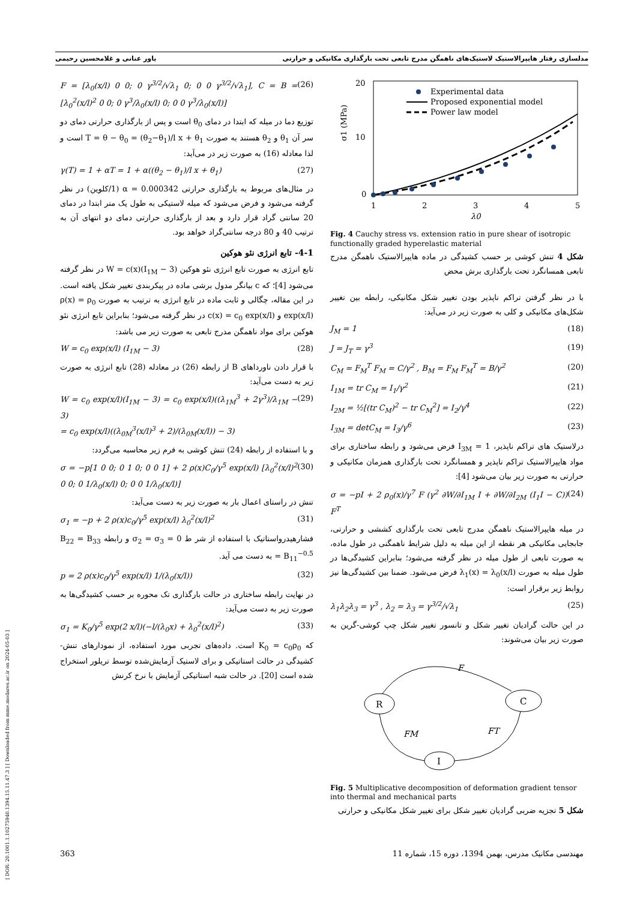مدلسازی رفتار هایپرالاستیک لاستیک‌های ناهمگن مدرج تابعی تحت بارگذاری مکانیکی و حرارتی یاور عنانی و غلامحسین رحیمی
20
10
0
1
2
3
4
5
λ0
σ1 (MPa)
Experimental data
Proposed exponential model
Power law model
Fig. 4 Cauchy stress vs. extension ratio in pure shear of isotropic functionally graded hyperelastic material
شکل 4 تنش کوشی بر حسب کشیدگی در ماده هایپرالاستیک ناهمگن مدرج تابعی همسانگرد تحت بارگذاری برش محض
با در نظر گرفتن تراکم ناپذیر بودن تغییر شکل مکانیکی، رابطه بین تغییر شکل‌های مکانیکی و کلی به صورت زیر در می‌آید:
J<sub>M</sub> = 1 (18)
J = J<sub>T</sub> = γ<sup>3</sup> (19)
C<sub>M</sub> = F<sub>M</sub><sup>T</sup> F<sub>M</sub> = C/γ<sup>2</sup> , B<sub>M</sub> = F<sub>M</sub> F<sub>M</sub><sup>T</sup> = B/γ<sup>2</sup> (20)
I<sub>1M</sub> = tr C<sub>M</sub> = I<sub>1</sub>/γ<sup>2</sup> (21)
I<sub>2M</sub> = ½[(tr C<sub>M</sub>)<sup>2</sup> − tr C<sub>M</sub><sup>2</sup>] = I<sub>2</sub>/γ<sup>4</sup> (22)
I<sub>3M</sub> = detC<sub>M</sub> = I<sub>3</sub>/γ<sup>6</sup> (23)
درلاستیک های تراکم ناپذیر، I<sub>3M</sub> = 1 فرض می‌شود و رابطه ساختاری برای مواد هایپرالاستیک تراکم ناپذیر و همسانگرد تحت بارگذاری همزمان مکانیکی و حرارتی به صورت زیر بیان می‌شود [4]:
σ = −pI + 2 ρ<sub>0</sub>(x)/γ<sup>7</sup> F (γ<sup>2</sup> ∂W/∂I<sub>1M</sub> I + ∂W/∂I<sub>2M</sub> (I<sub>1</sub>I − C)) F<sup>T</sup> (24)
در میله هایپرالاستیک ناهمگن مدرج تابعی تحت بارگذاری کششی و حرارتی، جابجایی مکانیکی هر نقطه از این میله به دلیل شرایط ناهمگنی در طول ماده، به صورت تابعی از طول میله در نظر گرفته می‌شود؛ بنابراین کشیدگی‌ها در طول میله به صورت λ<sub>1</sub>(x) = λ<sub>0</sub>(x/l) فرض می‌شود. ضمنا بین کشیدگی‌ها نیز روابط زیر برقرار است:
λ<sub>1</sub>λ<sub>2</sub>λ<sub>3</sub> = γ<sup>3</sup> , λ<sub>2</sub> = λ<sub>3</sub> = γ<sup>3/2</sup>/√λ<sub>1</sub> (25)
در این حالت گرادیان تغییر شکل و تانسور تغییر شکل چپ کوشی-گرین به صورت زیر بیان می‌شوند:
R
C
I
F
FM
FT
Fig. 5 Multiplicative decomposition of deformation gradient tensor into thermal and mechanical parts
شکل 5 تجزیه ضربی گرادیان تغییر شکل برای تغییر شکل مکانیکی و حرارتی
F = [λ<sub>0</sub>(x/l) 0 0; 0 γ<sup>3/2</sup>/√λ<sub>1</sub> 0; 0 0 γ<sup>3/2</sup>/√λ<sub>1</sub>], C = B = [λ<sub>0</sub><sup>2</sup>(x/l)<sup>2</sup> 0 0; 0 γ<sup>3</sup>/λ<sub>0</sub>(x/l) 0; 0 0 γ<sup>3</sup>/λ<sub>0</sub>(x/l)] (26)
توزیع دما در میله که ابتدا در دمای θ<sub>0</sub> است و پس از بارگذاری حرارتی دمای دو سر آن θ<sub>1</sub> و θ<sub>2</sub> هستند به صورت T = θ − θ<sub>0</sub> = (θ<sub>2</sub>−θ<sub>1</sub>)/l x + θ<sub>1</sub> است و لذا معادله (16) به صورت زیر در می‌آید:
γ(T) = 1 + αT = 1 + α((θ<sub>2</sub> − θ<sub>1</sub>)/l x + θ<sub>1</sub>) (27)
در مثال‌های مربوط به بارگذاری حرارتی α = 0.000342 (1/کلوین) در نظر گرفته می‌شود و فرض می‌شود که میله لاستیکی به طول یک متر ابتدا در دمای 20 سانتی گراد قرار دارد و بعد از بارگذاری حرارتی دمای دو انتهای آن به ترتیب 40 و 80 درجه سانتی‌گراد خواهد بود.
4-1- تابع انرژی نئو هوکین
تابع انرژی به صورت تابع انرژی نئو هوکین W = c(x)(I<sub>1M</sub> − 3) در نظر گرفته می‌شود [4]؛ که c بیانگر مدول برشی ماده در پیکربندی تغییر شکل یافته است. در این مقاله، چگالی و ثابت ماده در تابع انرژی به ترتیب به صورت ρ(x) = ρ<sub>0</sub> exp(x/l) و c(x) = c<sub>0</sub> exp(x/l) در نظر گرفته می‌شود؛ بنابراین تابع انرژی نئو هوکین برای مواد ناهمگن مدرج تابعی به صورت زیر می باشد:
W = c<sub>0</sub> exp(x/l) (I<sub>1M</sub> − 3) (28)
با قرار دادن ناورداهای B از رابطه (26) در معادله (28) تابع انرژی به صورت زیر به دست می‌آید:
W = c<sub>0</sub> exp(x/l)(I<sub>1M</sub> − 3) = c<sub>0</sub> exp(x/l)((λ<sub>1M</sub><sup>3</sup> + 2γ<sup>3</sup>)/λ<sub>1M</sub> − 3)
= c<sub>0</sub> exp(x/l)((λ<sub>0M</sub><sup>3</sup>(x/l)<sup>3</sup> + 2)/(λ<sub>0M</sub>(x/l)) − 3) (29)
و با استفاده از رابطه (24) تنش کوشی به فرم زیر محاسبه می‌گردد:
σ = −p[1 0 0; 0 1 0; 0 0 1] + 2 ρ(x)C<sub>0</sub>/γ<sup>5</sup> exp(x/l) [λ<sub>0</sub><sup>2</sup>(x/l)<sup>2</sup> 0 0; 0 1/λ<sub>0</sub>(x/l) 0; 0 0 1/λ<sub>0</sub>(x/l)] (30)
تنش در راستای اعمال بار به صورت زیر به دست می‌آید:
σ<sub>1</sub> = −p + 2 ρ(x)c<sub>0</sub>/γ<sup>5</sup> exp(x/l) λ<sub>0</sub><sup>2</sup>(x/l)<sup>2</sup> (31)
فشارهیدرواستاتیک با استفاده از شر ط σ<sub>2</sub> = σ<sub>3</sub> = 0 و رابطه B<sub>22</sub> = B<sub>33</sub> = B<sub>11</sub><sup>−0.5</sup> به دست می آید.
p = 2 ρ(x)c<sub>0</sub>/γ<sup>5</sup> exp(x/l) 1/(λ<sub>0</sub>(x/l)) (32)
در نهایت رابطه ساختاری در حالت بارگذاری تک محوره بر حسب کشیدگی‌ها به صورت زیر به دست می‌آید:
σ<sub>1</sub> = K<sub>0</sub>/γ<sup>5</sup> exp(2 x/l)(−l/(λ<sub>0</sub>x) + λ<sub>0</sub><sup>2</sup>(x/l)<sup>2</sup>) (33)
که K<sub>0</sub> = c<sub>0</sub>ρ<sub>0</sub> است. داده‌های تجربی مورد استفاده، از نمودارهای تنش-کشیدگی در حالت استاتیکی و برای لاستیک آزمایش‌شده توسط تریلور استخراج شده است [20]. در حالت شبه استاتیکی آزمایش با نرخ کرنش
363 مهندسی مکانیک مدرس، بهمن 1394، دوره 15، شماره 11
[ DOR: 20.1001.1.10275940.1394.15.11.47.3 ] [ Downloaded from mme.modares.ac.ir on 2024-05-03 ]